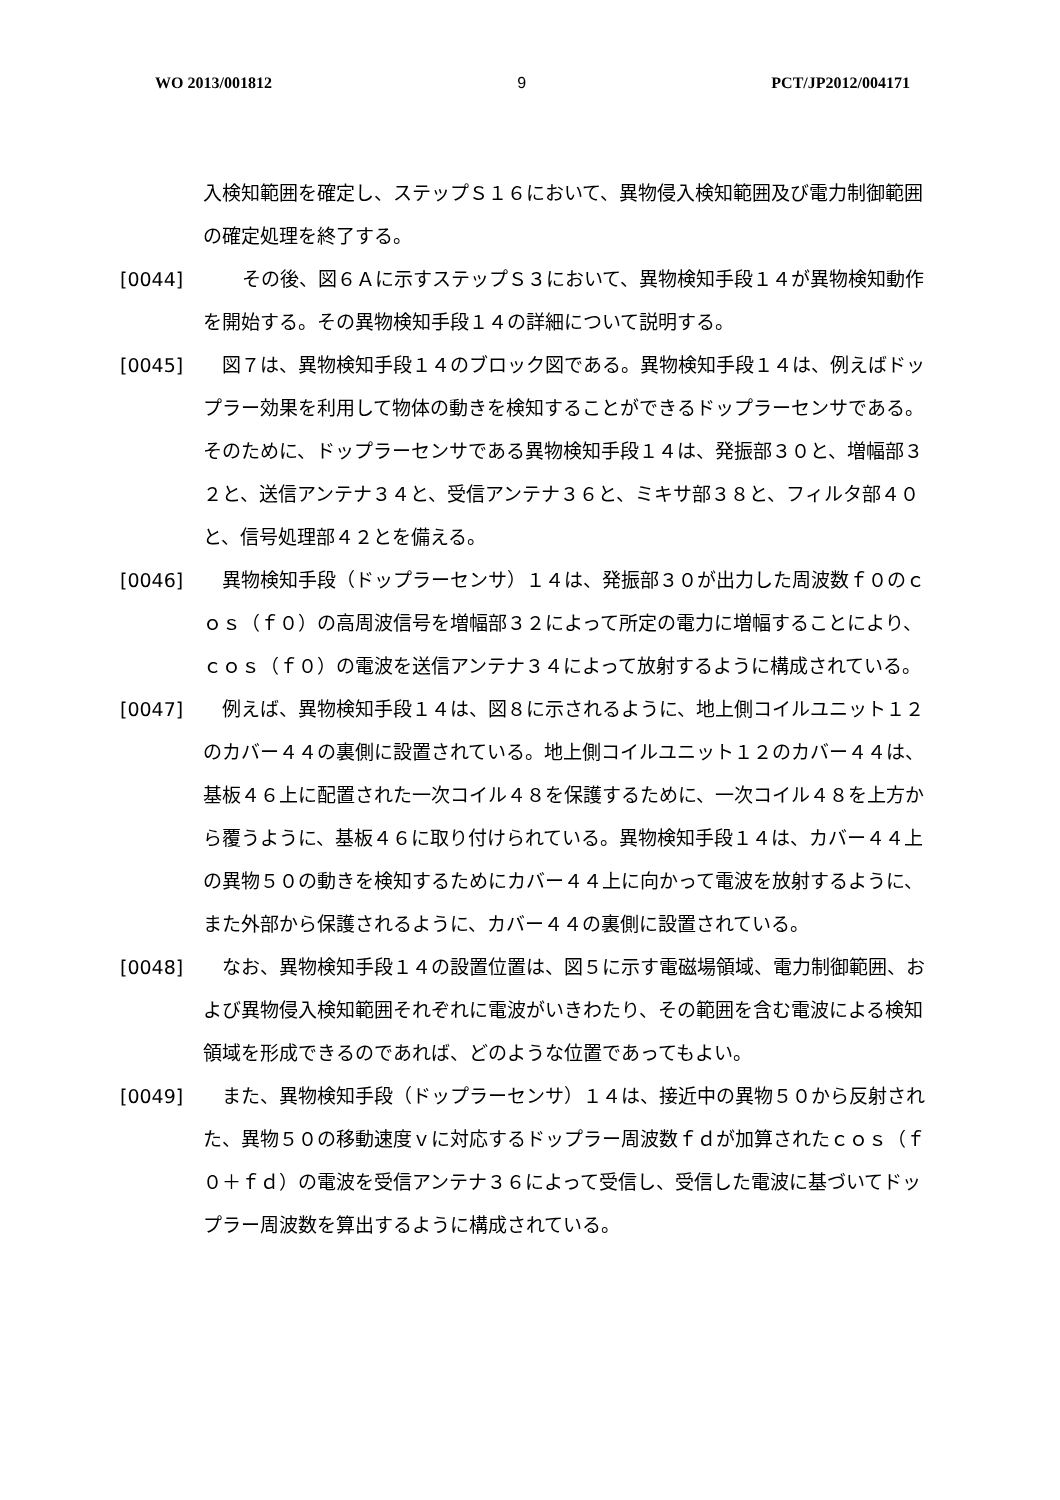WO 2013/001812 9 PCT/JP2012/004171
入検知範囲を確定し、ステップＳ１６において、異物侵入検知範囲及び電力制御範囲の確定処理を終了する。
[0044] 　その後、図６Ａに示すステップＳ３において、異物検知手段１４が異物検知動作を開始する。その異物検知手段１４の詳細について説明する。
[0045] 　図７は、異物検知手段１４のブロック図である。異物検知手段１４は、例えばドップラー効果を利用して物体の動きを検知することができるドップラーセンサである。そのために、ドップラーセンサである異物検知手段１４は、発振部３０と、増幅部３２と、送信アンテナ３４と、受信アンテナ３６と、ミキサ部３８と、フィルタ部４０と、信号処理部４２とを備える。
[0046] 　異物検知手段（ドップラーセンサ）１４は、発振部３０が出力した周波数ｆ０のｃｏｓ（ｆ０）の高周波信号を増幅部３２によって所定の電力に増幅することにより、ｃｏｓ（ｆ０）の電波を送信アンテナ３４によって放射するように構成されている。
[0047] 　例えば、異物検知手段１４は、図８に示されるように、地上側コイルユニット１２のカバー４４の裏側に設置されている。地上側コイルユニット１２のカバー４４は、基板４６上に配置された一次コイル４８を保護するために、一次コイル４８を上方から覆うように、基板４６に取り付けられている。異物検知手段１４は、カバー４４上の異物５０の動きを検知するためにカバー４４上に向かって電波を放射するように、また外部から保護されるように、カバー４４の裏側に設置されている。
[0048] 　なお、異物検知手段１４の設置位置は、図５に示す電磁場領域、電力制御範囲、および異物侵入検知範囲それぞれに電波がいきわたり、その範囲を含む電波による検知領域を形成できるのであれば、どのような位置であってもよい。
[0049] 　また、異物検知手段（ドップラーセンサ）１４は、接近中の異物５０から反射された、異物５０の移動速度ｖに対応するドップラー周波数ｆｄが加算されたｃｏｓ（ｆ０＋ｆｄ）の電波を受信アンテナ３６によって受信し、受信した電波に基づいてドップラー周波数を算出するように構成されている。